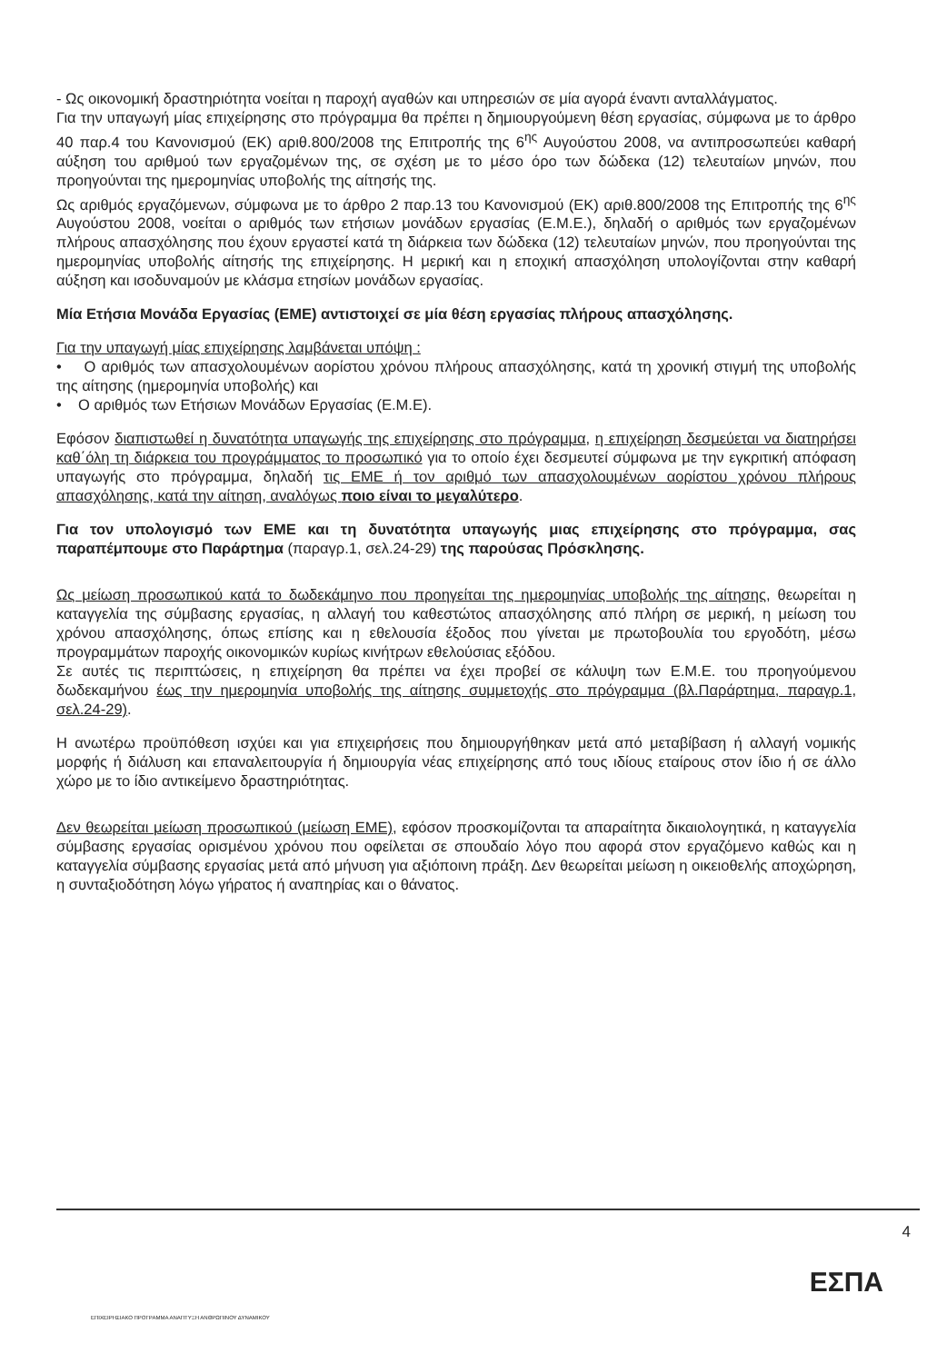- Ως οικονομική δραστηριότητα νοείται η παροχή αγαθών και υπηρεσιών σε μία αγορά έναντι ανταλλάγματος.
Για την υπαγωγή μίας επιχείρησης στο πρόγραμμα θα πρέπει η δημιουργούμενη θέση εργασίας, σύμφωνα με το άρθρο 40 παρ.4 του Κανονισμού (ΕΚ) αριθ.800/2008 της Επιτροπής της 6<sup>ης</sup> Αυγούστου 2008, να αντιπροσωπεύει καθαρή αύξηση του αριθμού των εργαζομένων της, σε σχέση με το μέσο όρο των δώδεκα (12) τελευταίων μηνών, που προηγούνται της ημερομηνίας υποβολής της αίτησής της.
Ως αριθμός εργαζόμενων, σύμφωνα με το άρθρο 2 παρ.13 του Κανονισμού (ΕΚ) αριθ.800/2008 της Επιτροπής της 6<sup>ης</sup> Αυγούστου 2008, νοείται ο αριθμός των ετήσιων μονάδων εργασίας (Ε.Μ.Ε.), δηλαδή ο αριθμός των εργαζομένων πλήρους απασχόλησης που έχουν εργαστεί κατά τη διάρκεια των δώδεκα (12) τελευταίων μηνών, που προηγούνται της ημερομηνίας υποβολής αίτησής της επιχείρησης. Η μερική και η εποχική απασχόληση υπολογίζονται στην καθαρή αύξηση και ισοδυναμούν με κλάσμα ετησίων μονάδων εργασίας.
Μία Ετήσια Μονάδα Εργασίας (ΕΜΕ) αντιστοιχεί σε μία θέση εργασίας πλήρους απασχόλησης.
Για την υπαγωγή μίας επιχείρησης λαμβάνεται υπόψη :
• Ο αριθμός των απασχολουμένων αορίστου χρόνου πλήρους απασχόλησης, κατά τη χρονική στιγμή της υποβολής της αίτησης (ημερομηνία υποβολής) και
• Ο αριθμός των Ετήσιων Μονάδων Εργασίας (Ε.Μ.Ε).
Εφόσον διαπιστωθεί η δυνατότητα υπαγωγής της επιχείρησης στο πρόγραμμα, η επιχείρηση δεσμεύεται να διατηρήσει καθ΄όλη τη διάρκεια του προγράμματος το προσωπικό για το οποίο έχει δεσμευτεί σύμφωνα με την εγκριτική απόφαση υπαγωγής στο πρόγραμμα, δηλαδή τις ΕΜΕ ή τον αριθμό των απασχολουμένων αορίστου χρόνου πλήρους απασχόλησης, κατά την αίτηση, αναλόγως ποιο είναι το μεγαλύτερο.
Για τον υπολογισμό των ΕΜΕ και τη δυνατότητα υπαγωγής μιας επιχείρησης στο πρόγραμμα, σας παραπέμπουμε στο Παράρτημα (παραγρ.1, σελ.24-29) της παρούσας Πρόσκλησης.
Ως μείωση προσωπικού κατά το δωδεκάμηνο που προηγείται της ημερομηνίας υποβολής της αίτησης, θεωρείται η καταγγελία της σύμβασης εργασίας, η αλλαγή του καθεστώτος απασχόλησης από πλήρη σε μερική, η μείωση του χρόνου απασχόλησης, όπως επίσης και η εθελουσία έξοδος που γίνεται με πρωτοβουλία του εργοδότη, μέσω προγραμμάτων παροχής οικονομικών κυρίως κινήτρων εθελούσιας εξόδου.
Σε αυτές τις περιπτώσεις, η επιχείρηση θα πρέπει να έχει προβεί σε κάλυψη των Ε.Μ.Ε. του προηγούμενου δωδεκαμήνου έως την ημερομηνία υποβολής της αίτησης συμμετοχής στο πρόγραμμα (βλ.Παράρτημα, παραγρ.1, σελ.24-29).
Η ανωτέρω προϋπόθεση ισχύει και για επιχειρήσεις που δημιουργήθηκαν μετά από μεταβίβαση ή αλλαγή νομικής μορφής ή διάλυση και επαναλειτουργία ή δημιουργία νέας επιχείρησης από τους ιδίους εταίρους στον ίδιο ή σε άλλο χώρο με το ίδιο αντικείμενο δραστηριότητας.
Δεν θεωρείται μείωση προσωπικού (μείωση ΕΜΕ), εφόσον προσκομίζονται τα απαραίτητα δικαιολογητικά, η καταγγελία σύμβασης εργασίας ορισμένου χρόνου που οφείλεται σε σπουδαίο λόγο που αφορά στον εργαζόμενο καθώς και η καταγγελία σύμβασης εργασίας μετά από μήνυση για αξιόποινη πράξη. Δεν θεωρείται μείωση η οικειοθελής αποχώρηση, η συνταξιοδότηση λόγω γήρατος ή αναπηρίας και ο θάνατος.
4
ΕΠΙΧΕΙΡΗΣΙΑΚΟ ΠΡΟΓΡΑΜΜΑ ΑΝΑΠΤΥΞΗ ΑΝΘΡΩΠΙΝΟΥ ΔΥΝΑΜΙΚΟΥ
ΕΣΠΑ